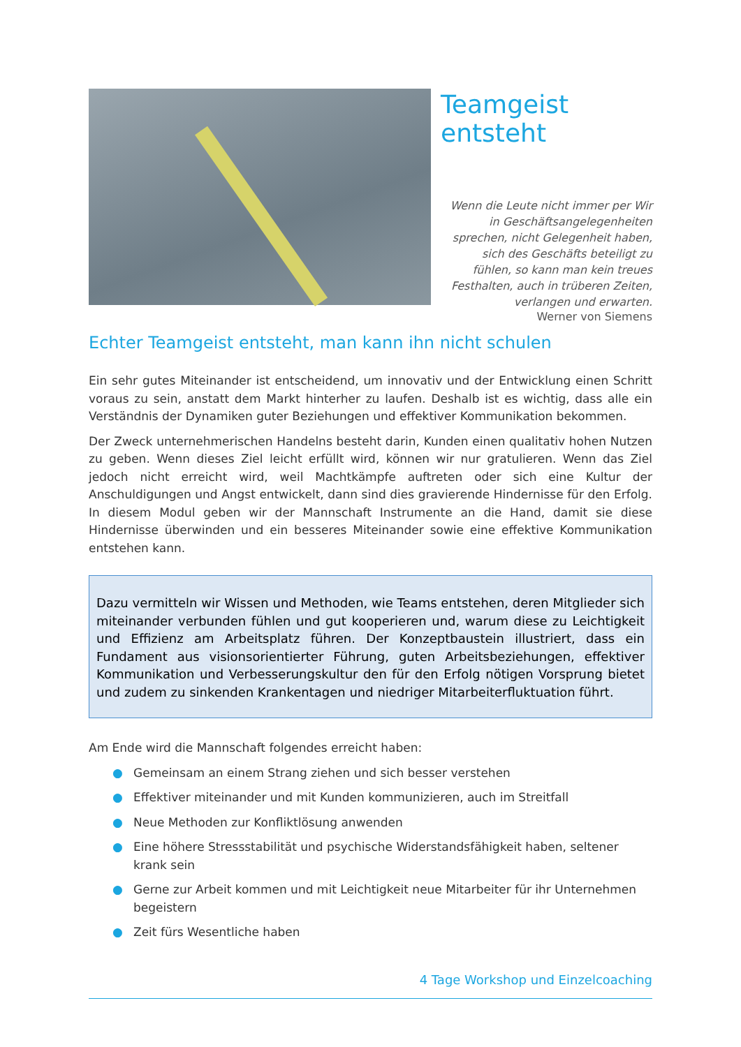Teamgeist entsteht
Wenn die Leute nicht immer per Wir in Geschäftsangelegenheiten sprechen, nicht Gelegenheit haben, sich des Geschäfts beteiligt zu fühlen, so kann man kein treues Festhalten, auch in trüberen Zeiten, verlangen und erwarten.
Werner von Siemens
Echter Teamgeist entsteht, man kann ihn nicht schulen
Ein sehr gutes Miteinander ist entscheidend, um innovativ und der Entwicklung einen Schritt voraus zu sein, anstatt dem Markt hinterher zu laufen. Deshalb ist es wichtig, dass alle ein Verständnis der Dynamiken guter Beziehungen und effektiver Kommunikation bekommen.
Der Zweck unternehmerischen Handelns besteht darin, Kunden einen qualitativ hohen Nutzen zu geben. Wenn dieses Ziel leicht erfüllt wird, können wir nur gratulieren. Wenn das Ziel jedoch nicht erreicht wird, weil Machtkämpfe auftreten oder sich eine Kultur der Anschuldigungen und Angst entwickelt, dann sind dies gravierende Hindernisse für den Erfolg. In diesem Modul geben wir der Mannschaft Instrumente an die Hand, damit sie diese Hindernisse überwinden und ein besseres Miteinander sowie eine effektive Kommunikation entstehen kann.
Dazu vermitteln wir Wissen und Methoden, wie Teams entstehen, deren Mitglieder sich miteinander verbunden fühlen und gut kooperieren und, warum diese zu Leichtigkeit und Effizienz am Arbeitsplatz führen. Der Konzeptbaustein illustriert, dass ein Fundament aus visionsorientierter Führung, guten Arbeitsbeziehungen, effektiver Kommunikation und Verbesserungskultur den für den Erfolg nötigen Vorsprung bietet und zudem zu sinkenden Krankentagen und niedriger Mitarbeiterfluktuation führt.
Am Ende wird die Mannschaft folgendes erreicht haben:
● Gemeinsam an einem Strang ziehen und sich besser verstehen
● Effektiver miteinander und mit Kunden kommunizieren, auch im Streitfall
● Neue Methoden zur Konfliktlösung anwenden
● Eine höhere Stressstabilität und psychische Widerstandsfähigkeit haben, seltener krank sein
● Gerne zur Arbeit kommen und mit Leichtigkeit neue Mitarbeiter für ihr Unternehmen begeistern
● Zeit fürs Wesentliche haben
4 Tage Workshop und Einzelcoaching